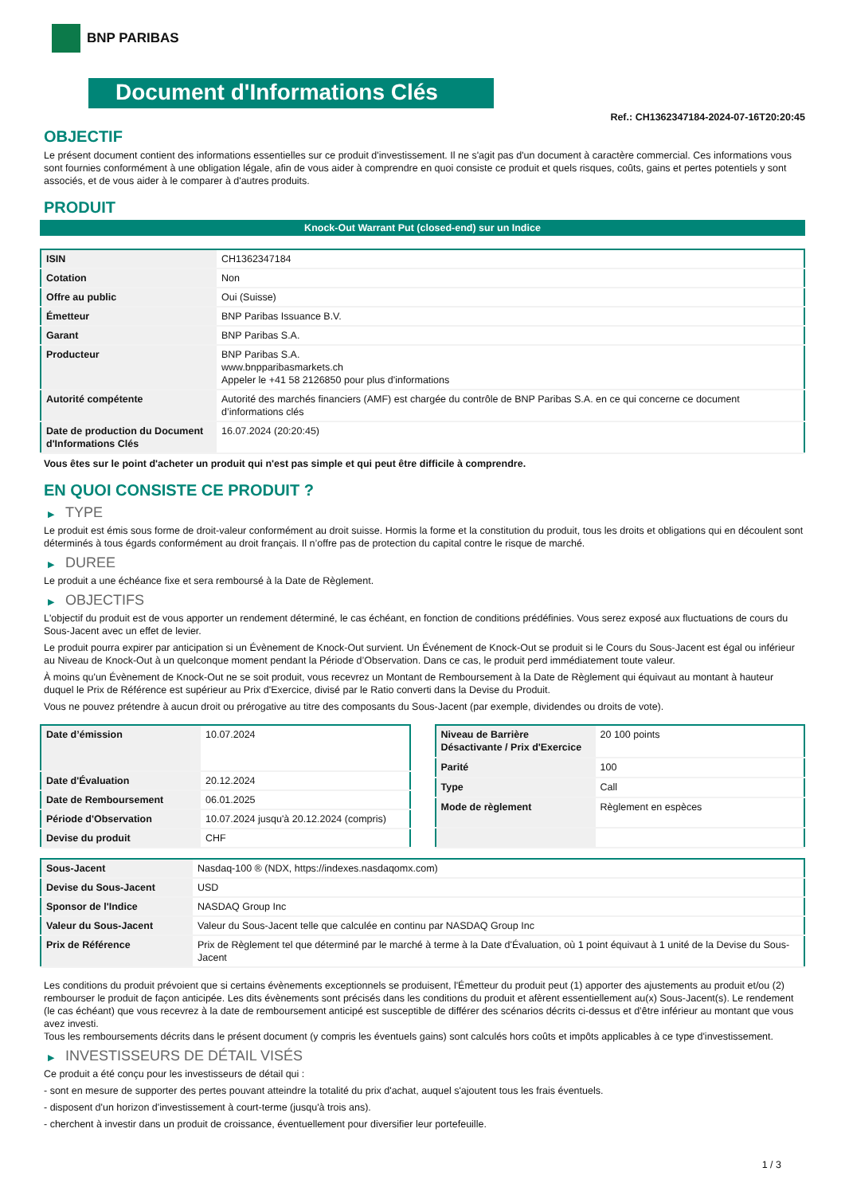BNP PARIBAS
Document d'Informations Clés
Ref.: CH1362347184-2024-07-16T20:20:45
OBJECTIF
Le présent document contient des informations essentielles sur ce produit d'investissement. Il ne s'agit pas d'un document à caractère commercial. Ces informations vous sont fournies conformément à une obligation légale, afin de vous aider à comprendre en quoi consiste ce produit et quels risques, coûts, gains et pertes potentiels y sont associés, et de vous aider à le comparer à d'autres produits.
PRODUIT
Knock-Out Warrant Put (closed-end) sur un Indice
| ISIN | CH1362347184 |
| Cotation | Non |
| Offre au public | Oui (Suisse) |
| Émetteur | BNP Paribas Issuance B.V. |
| Garant | BNP Paribas S.A. |
| Producteur | BNP Paribas S.A. www.bnpparibasmarkets.ch Appeler le +41 58 2126850 pour plus d'informations |
| Autorité compétente | Autorité des marchés financiers (AMF) est chargée du contrôle de BNP Paribas S.A. en ce qui concerne ce document d’informations clés |
| Date de production du Document d'Informations Clés | 16.07.2024 (20:20:45) |
Vous êtes sur le point d'acheter un produit qui n'est pas simple et qui peut être difficile à comprendre.
EN QUOI CONSISTE CE PRODUIT ?
▶ TYPE
Le produit est émis sous forme de droit-valeur conformément au droit suisse. Hormis la forme et la constitution du produit, tous les droits et obligations qui en découlent sont déterminés à tous égards conformément au droit français. Il n’offre pas de protection du capital contre le risque de marché.
▶ DUREE
Le produit a une échéance fixe et sera remboursé à la Date de Règlement.
▶ OBJECTIFS
L'objectif du produit est de vous apporter un rendement déterminé, le cas échéant, en fonction de conditions prédéfinies. Vous serez exposé aux fluctuations de cours du Sous-Jacent avec un effet de levier.
Le produit pourra expirer par anticipation si un Évènement de Knock-Out survient. Un Événement de Knock-Out se produit si le Cours du Sous-Jacent est égal ou inférieur au Niveau de Knock-Out à un quelconque moment pendant la Période d’Observation. Dans ce cas, le produit perd immédiatement toute valeur.
À moins qu'un Évènement de Knock-Out ne se soit produit, vous recevrez un Montant de Remboursement à la Date de Règlement qui équivaut au montant à hauteur duquel le Prix de Référence est supérieur au Prix d'Exercice, divisé par le Ratio converti dans la Devise du Produit.
Vous ne pouvez prétendre à aucun droit ou prérogative au titre des composants du Sous-Jacent (par exemple, dividendes ou droits de vote).
| Date d’émission | 10.07.2024 |
| Date d'Évaluation | 20.12.2024 |
| Date de Remboursement | 06.01.2025 |
| Période d'Observation | 10.07.2024 jusqu'à 20.12.2024 (compris) |
| Devise du produit | CHF |
| Niveau de Barrière Désactivante / Prix d'Exercice | 20 100 points |
| Parité | 100 |
| Type | Call |
| Mode de règlement | Règlement en espèces |
| Sous-Jacent | Nasdaq-100 ® (NDX, https://indexes.nasdaqomx.com) |
| Devise du Sous-Jacent | USD |
| Sponsor de l'Indice | NASDAQ Group Inc |
| Valeur du Sous-Jacent | Valeur du Sous-Jacent telle que calculée en continu par NASDAQ Group Inc |
| Prix de Référence | Prix de Règlement tel que déterminé par le marché à terme à la Date d'Évaluation, où 1 point équivaut à 1 unité de la Devise du Sous-Jacent |
Les conditions du produit prévoient que si certains évènements exceptionnels se produisent, l'Émetteur du produit peut (1) apporter des ajustements au produit et/ou (2) rembourser le produit de façon anticipée. Les dits évènements sont précisés dans les conditions du produit et afèrent essentiellement au(x) Sous-Jacent(s). Le rendement (le cas échéant) que vous recevrez à la date de remboursement anticipé est susceptible de différer des scénarios décrits ci-dessus et d’être inférieur au montant que vous avez investi.
Tous les remboursements décrits dans le présent document (y compris les éventuels gains) sont calculés hors coûts et impôts applicables à ce type d'investissement.
▶ INVESTISSEURS DE DÉTAIL VISÉS
Ce produit a été conçu pour les investisseurs de détail qui :
- sont en mesure de supporter des pertes pouvant atteindre la totalité du prix d'achat, auquel s'ajoutent tous les frais éventuels.
- disposent d'un horizon d'investissement à court-terme (jusqu'à trois ans).
- cherchent à investir dans un produit de croissance, éventuellement pour diversifier leur portefeuille.
1 / 3